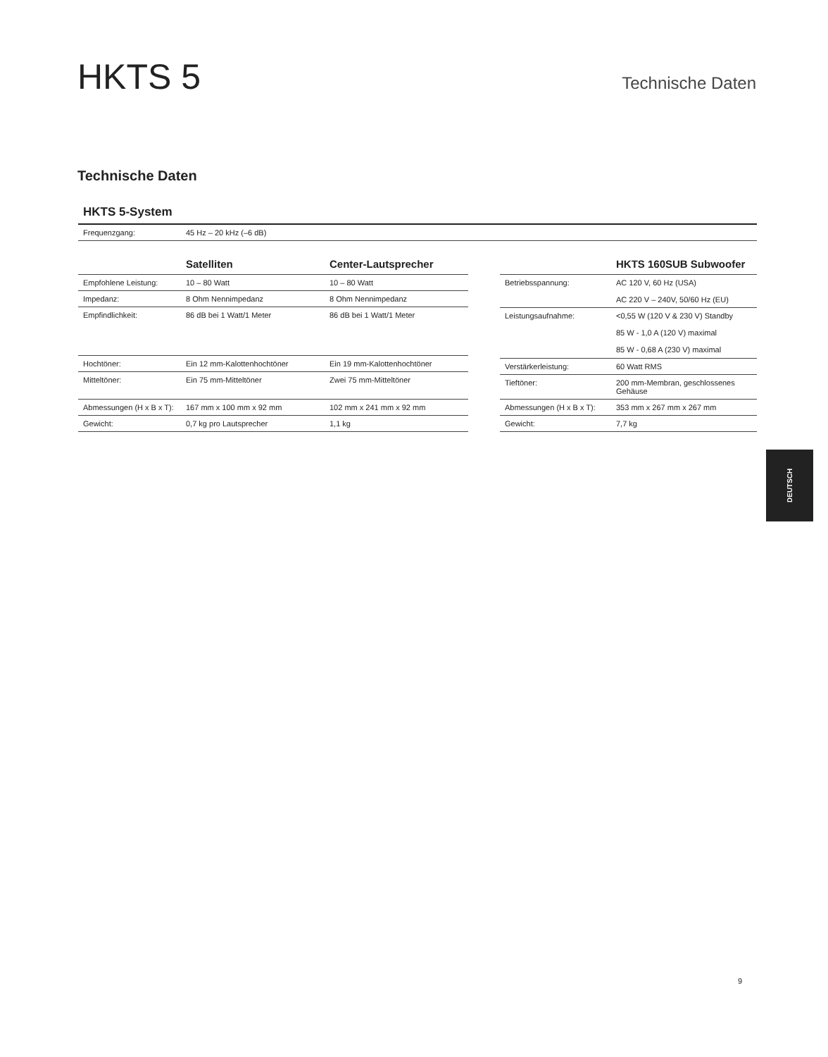HKTS 5
Technische Daten
Technische Daten
HKTS 5-System
| Frequenzgang: | 45 Hz – 20 kHz (–6 dB) |
| | Satelliten | Center-Lautsprecher |
| --- | --- | --- |
| Empfohlene Leistung: | 10 – 80 Watt | 10 – 80 Watt |
| Impedanz: | 8 Ohm Nennimpedanz | 8 Ohm Nennimpedanz |
| Empfindlichkeit: | 86 dB bei 1 Watt/1 Meter | 86 dB bei 1 Watt/1 Meter |
| Hochtöner: | Ein 12 mm-Kalottenhochtöner | Ein 19 mm-Kalottenhochtöner |
| Mitteltöner: | Ein 75 mm-Mitteltöner | Zwei 75 mm-Mitteltöner |
| Abmessungen (H x B x T): | 167 mm x 100 mm x 92 mm | 102 mm x 241 mm x 92 mm |
| Gewicht: | 0,7 kg pro Lautsprecher | 1,1 kg |
| | HKTS 160SUB Subwoofer |
| --- | --- |
| Betriebsspannung: | AC 120 V, 60 Hz (USA) AC 220 V – 240V, 50/60 Hz (EU) |
| Leistungsaufnahme: | <0,55 W (120 V & 230 V) Standby 85 W - 1,0 A (120 V) maximal 85 W - 0,68 A (230 V) maximal |
| Verstärkerleistung: | 60 Watt RMS |
| Tieftöner: | 200 mm-Membran, geschlossenes Gehäuse |
| Abmessungen (H x B x T): | 353 mm x 267 mm x 267 mm |
| Gewicht: | 7,7 kg |
DEUTSCH
9